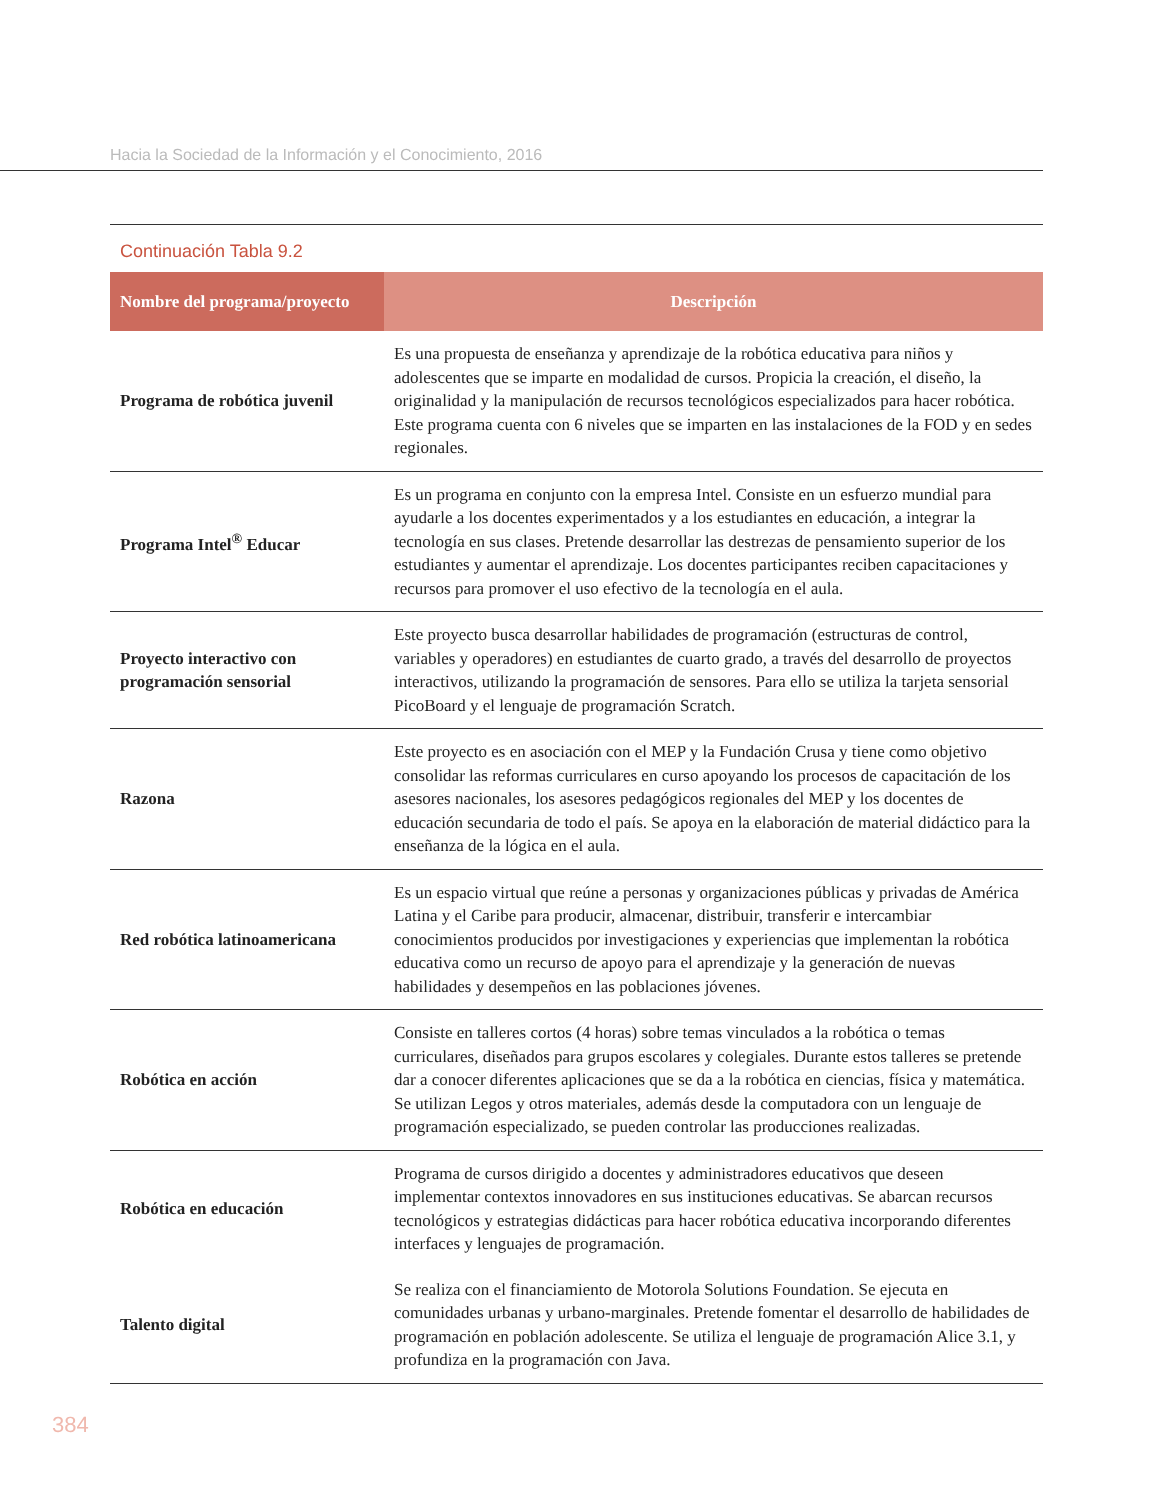Hacia la Sociedad de la Información y el Conocimiento, 2016
Continuación Tabla 9.2
| Nombre del programa/proyecto | Descripción |
| --- | --- |
| Programa de robótica juvenil | Es una propuesta de enseñanza y aprendizaje de la robótica educativa para niños y adolescentes que se imparte en modalidad de cursos. Propicia la creación, el diseño, la originalidad y la manipulación de recursos tecnológicos especializados para hacer robótica. Este programa cuenta con 6 niveles que se imparten en las instalaciones de la FOD y en sedes regionales. |
| Programa Intel<sup>®</sup> Educar | Es un programa en conjunto con la empresa Intel. Consiste en un esfuerzo mundial para ayudarle a los docentes experimentados y a los estudiantes en educación, a integrar la tecnología en sus clases. Pretende desarrollar las destrezas de pensamiento superior de los estudiantes y aumentar el aprendizaje. Los docentes participantes reciben capacitaciones y recursos para promover el uso efectivo de la tecnología en el aula. |
| Proyecto interactivo con programación sensorial | Este proyecto busca desarrollar habilidades de programación (estructuras de control, variables y operadores) en estudiantes de cuarto grado, a través del desarrollo de proyectos interactivos, utilizando la programación de sensores. Para ello se utiliza la tarjeta sensorial PicoBoard y el lenguaje de programación Scratch. |
| Razona | Este proyecto es en asociación con el MEP y la Fundación Crusa y tiene como objetivo consolidar las reformas curriculares en curso apoyando los procesos de capacitación de los asesores nacionales, los asesores pedagógicos regionales del MEP y los docentes de educación secundaria de todo el país. Se apoya en la elaboración de material didáctico para la enseñanza de la lógica en el aula. |
| Red robótica latinoamericana | Es un espacio virtual que reúne a personas y organizaciones públicas y privadas de América Latina y el Caribe para producir, almacenar, distribuir, transferir e intercambiar conocimientos producidos por investigaciones y experiencias que implementan la robótica educativa como un recurso de apoyo para el aprendizaje y la generación de nuevas habilidades y desempeños en las poblaciones jóvenes. |
| Robótica en acción | Consiste en talleres cortos (4 horas) sobre temas vinculados a la robótica o temas curriculares, diseñados para grupos escolares y colegiales. Durante estos talleres se pretende dar a conocer diferentes aplicaciones que se da a la robótica en ciencias, física y matemática. Se utilizan Legos y otros materiales, además desde la computadora con un lenguaje de programación especializado, se pueden controlar las producciones realizadas. |
| Robótica en educación | Programa de cursos dirigido a docentes y administradores educativos que deseen implementar contextos innovadores en sus instituciones educativas. Se abarcan recursos tecnológicos y estrategias didácticas para hacer robótica educativa incorporando diferentes interfaces y lenguajes de programación. |
| Talento digital | Se realiza con el financiamiento de Motorola Solutions Foundation. Se ejecuta en comunidades urbanas y urbano-marginales. Pretende fomentar el desarrollo de habilidades de programación en población adolescente. Se utiliza el lenguaje de programación Alice 3.1, y profundiza en la programación con Java. |
384